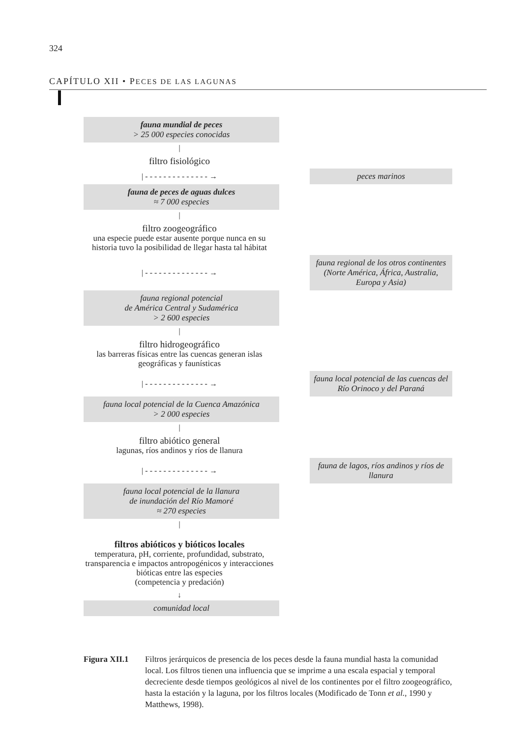324
CAPÍTULO XII • PECES DE LAS LAGUNAS
fauna mundial de peces
> 25 000 especies conocidas
|
filtro fisiológico
| - - - - - - - - - - - - - - →
peces marinos
fauna de peces de aguas dulces
≈ 7 000 especies
|
filtro zoogeográfico
una especie puede estar ausente porque nunca en su historia tuvo la posibilidad de llegar hasta tal hábitat
| - - - - - - - - - - - - - - →
fauna regional de los otros continentes (Norte América, África, Australia, Europa y Asia)
fauna regional potencial
de América Central y Sudamérica
> 2 600 especies
|
filtro hidrogeográfico
las barreras físicas entre las cuencas generan islas geográficas y faunísticas
| - - - - - - - - - - - - - - →
fauna local potencial de las cuencas del Río Orinoco y del Paraná
fauna local potencial de la Cuenca Amazónica
> 2 000 especies
|
filtro abiótico general
lagunas, ríos andinos y ríos de llanura
| - - - - - - - - - - - - - - →
fauna de lagos, ríos andinos y ríos de llanura
fauna local potencial de la llanura
de inundación del Río Mamoré
≈ 270 especies
|
filtros abióticos y bióticos locales
temperatura, pH, corriente, profundidad, substrato, transparencia e impactos antropogénicos y interacciones bióticas entre las especies
(competencia y predación)
↓
comunidad local
Figura XII.1 Filtros jerárquicos de presencia de los peces desde la fauna mundial hasta la comunidad local. Los filtros tienen una influencia que se imprime a una escala espacial y temporal decreciente desde tiempos geológicos al nivel de los continentes por el filtro zoogeográfico, hasta la estación y la laguna, por los filtros locales (Modificado de Tonn et al., 1990 y Matthews, 1998).